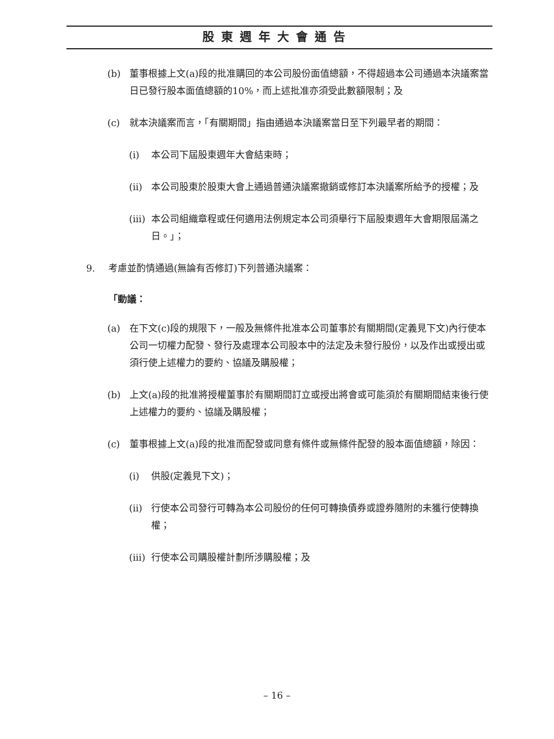股東週年大會通告
(b) 董事根據上文(a)段的批准購回的本公司股份面值總額，不得超過本公司通過本決議案當日已發行股本面值總額的10%，而上述批准亦須受此數額限制；及
(c) 就本決議案而言，「有關期間」指由通過本決議案當日至下列最早者的期間：
(i) 本公司下屆股東週年大會結束時；
(ii) 本公司股東於股東大會上通過普通決議案撤銷或修訂本決議案所給予的授權；及
(iii) 本公司組織章程或任何適用法例規定本公司須舉行下屆股東週年大會期限屆滿之日。」；
9. 考慮並酌情通過(無論有否修訂)下列普通決議案：
「動議：
(a) 在下文(c)段的規限下，一般及無條件批准本公司董事於有關期間(定義見下文)內行使本公司一切權力配發、發行及處理本公司股本中的法定及未發行股份，以及作出或授出或須行使上述權力的要約、協議及購股權；
(b) 上文(a)段的批准將授權董事於有關期間訂立或授出將會或可能須於有關期間結束後行使上述權力的要約、協議及購股權；
(c) 董事根據上文(a)段的批准而配發或同意有條件或無條件配發的股本面值總額，除因：
(i) 供股(定義見下文)；
(ii) 行使本公司發行可轉為本公司股份的任何可轉換債券或證券隨附的未獲行使轉換權；
(iii) 行使本公司購股權計劃所涉購股權；及
– 16 –